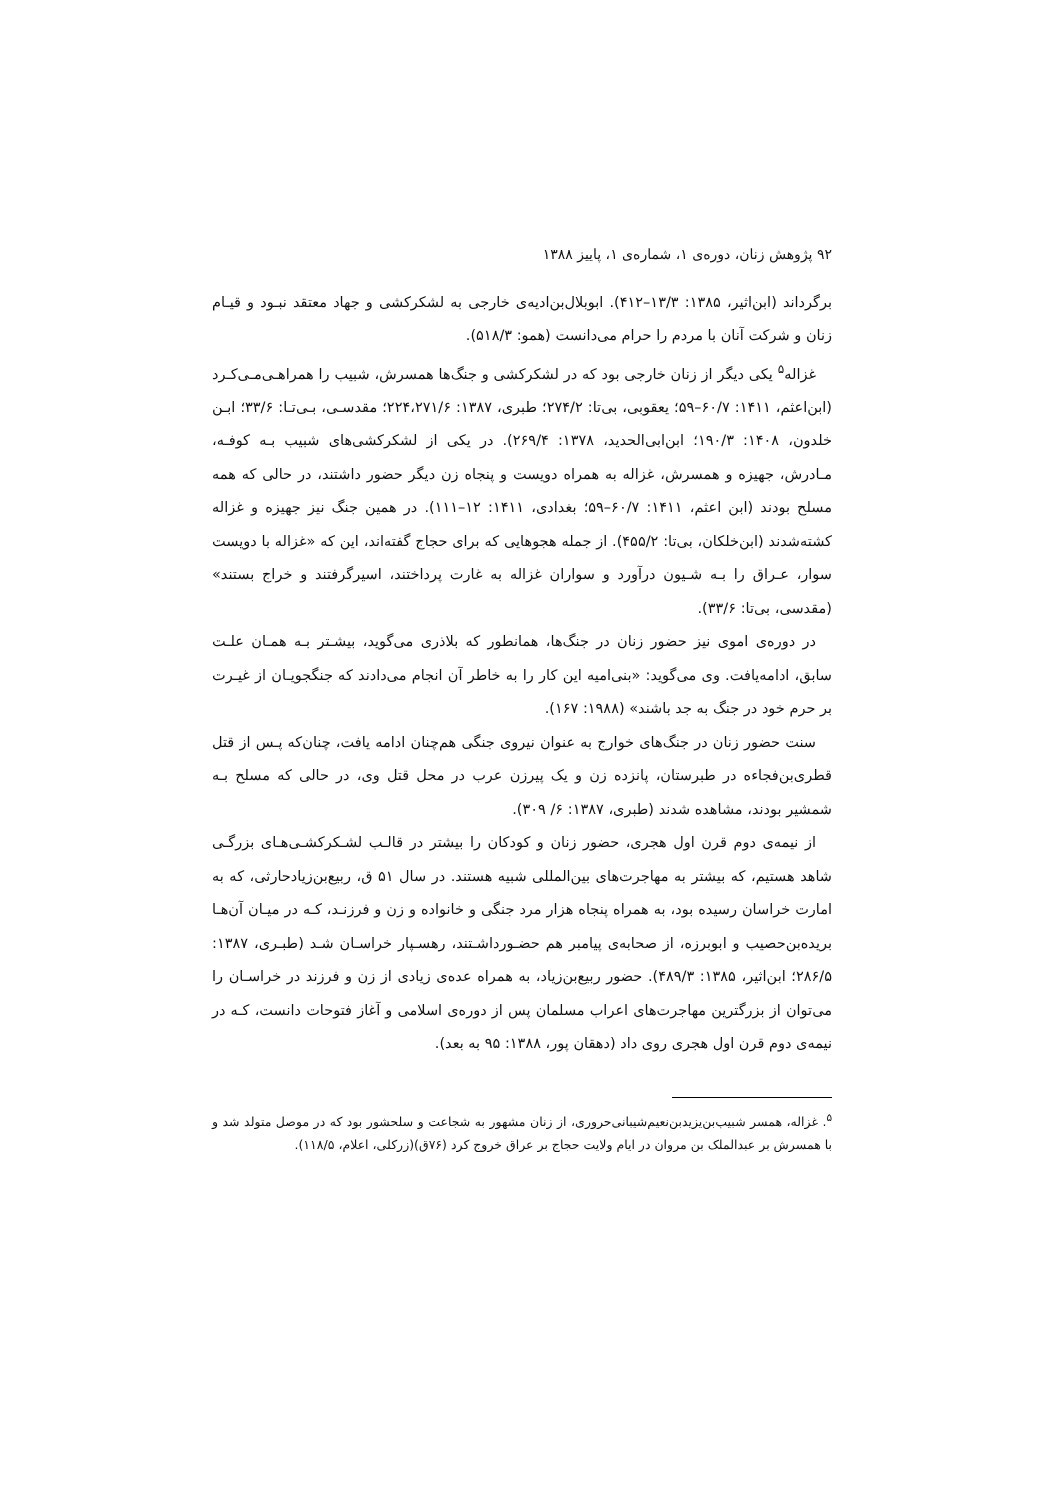۹۲ پژوهش زنان، دوره‌ی ۱، شماره‌ی ۱، پاییز ۱۳۸۸
برگرداند (ابن‌اثیر، ۱۳۸۵: ۱۳/۳–۴۱۲). ابوبلال‌بن‌ادیه‌ی خارجی به لشکرکشی و جهاد معتقد نبـود و قیـام زنان و شرکت آنان با مردم را حرام می‌دانست (همو: ۵۱۸/۳).
غزاله<sup>۵</sup> یکی دیگر از زنان خارجی بود که در لشکرکشی و جنگ‌ها همسرش، شبیب را همراهـی‌مـی‌کـرد (ابن‌اعثم، ۱۴۱۱: ۶۰/۷–۵۹؛ یعقوبی، بی‌تا: ۲۷۴/۲؛ طبری، ۱۳۸۷: ۲۲۴،۲۷۱/۶؛ مقدسـی، بـی‌تـا: ۳۳/۶؛ ابـن خلدون، ۱۴۰۸: ۱۹۰/۳؛ ابن‌ابی‌الحدید، ۱۳۷۸: ۲۶۹/۴). در یکی از لشکرکشی‌های شبیب بـه کوفـه، مـادرش، جهیزه و همسرش، غزاله به همراه دویست و پنجاه زن دیگر حضور داشتند، در حالی که همه مسلح بودند (ابن اعثم، ۱۴۱۱: ۶۰/۷–۵۹؛ بغدادی، ۱۴۱۱: ۱۲–۱۱۱). در همین جنگ نیز جهیزه و غزاله کشته‌شدند (ابن‌خلکان، بی‌تا: ۴۵۵/۲). از جمله هجوهایی که برای حجاج گفته‌اند، این که «غزاله با دویست سوار، عـراق را بـه شـیون درآورد و سواران غزاله به غارت پرداختند، اسیرگرفتند و خراج بستند» (مقدسی، بی‌تا: ۳۳/۶).
در دوره‌ی اموی نیز حضور زنان در جنگ‌ها، همانطور که بلاذری می‌گوید، بیشـتر بـه همـان علـت سابق، ادامه‌یافت. وی می‌گوید: «بنی‌امیه این کار را به خاطر آن انجام می‌دادند که جنگجویـان از غیـرت بر حرم خود در جنگ به جد باشند» (۱۹۸۸: ۱۶۷).
سنت حضور زنان در جنگ‌های خوارج به عنوان نیروی جنگی هم‌چنان ادامه یافت، چنان‌که پـس از قتل قطری‌بن‌فجاءه در طبرستان، پانزده زن و یک پیرزن عرب در محل قتل وی، در حالی که مسلح بـه شمشیر بودند، مشاهده شدند (طبری، ۱۳۸۷: ۶/ ۳۰۹).
از نیمه‌ی دوم قرن اول هجری، حضور زنان و کودکان را بیشتر در قالـب لشـکرکشـی‌هـای بزرگـی شاهد هستیم، که بیشتر به مهاجرت‌های بین‌المللی شبیه هستند. در سال ۵۱ ق، ربیع‌بن‌زیادحارثی، که به امارت خراسان رسیده بود، به همراه پنجاه هزار مرد جنگی و خانواده و زن و فرزنـد، کـه در میـان آن‌هـا بریده‌بن‌حصیب و ابوبرزه، از صحابه‌ی پیامبر هم حضـورداشـتند، رهسـپار خراسـان شـد (طبـری، ۱۳۸۷: ۲۸۶/۵؛ ابن‌اثیر، ۱۳۸۵: ۴۸۹/۳). حضور ربیع‌بن‌زیاد، به همراه عده‌ی زیادی از زن و فرزند در خراسـان را می‌توان از بزرگترین مهاجرت‌های اعراب مسلمان پس از دوره‌ی اسلامی و آغاز فتوحات دانست، کـه در نیمه‌ی دوم قرن اول هجری روی داد (دهقان پور، ۱۳۸۸: ۹۵ به بعد).
<sup>۵</sup>. غزاله، همسر شبیب‌بن‌یزیدبن‌نعیم‌شیبانی‌حروری، از زنان مشهور به شجاعت و سلحشور بود که در موصل متولد شد و با همسرش بر عبدالملک بن مروان در ایام ولایت حجاج بر عراق خروج کرد (۷۶ق)(زرکلی، اعلام، ۱۱۸/۵).